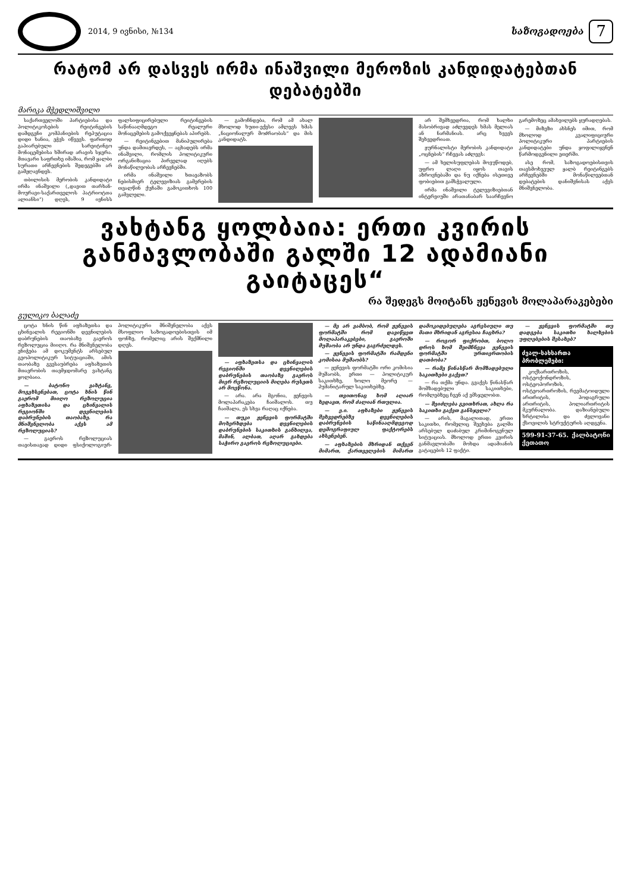2014, 9 ივნისი, №134
საზოგადოება
7
რატომ არ დასვეს ირმა ინაშვილი მეროზის კანდიდატებთან დებატებში
მარიკა მჭედლიშვილი
საქართველოში პარტიებისა და პოლიტიკოსების რეიტინგების დამდგენი კომპანიების რეპუტაცია დიდი ხანია, ეჭვს იწვევს. ფართოდ გაპიარებული სარეიტინგო მონაცემებისა ხშირად არავის სჯერა. მთავარი საფრთხე იმაშია, რომ ყალბი სურათი არჩევნების შედეგებში არ გამჟღავნდეს.
თბილისის მერობის კანდიდატი ირმა ინაშვილი („დავით თარხან-მოურავი-საქართველოს პატრიოტთა ალიანსი“) დღეს, 9 ივნისს ფალსიფიცირებული რეიტინგების საწინააღმდეგო რეალური მონაცემების გამოქვეყნებას აპირებს.
— რეიტინგებით მანიპულირება უნდა დამთავრდეს, — აცხადებს ირმა ინაშვილი, რომლის პოლიტიკური ორგანიზაცია პირველად იღებს მონაწილეობას არჩევნებში.
ირმა ინაშვილი ხთავაზობს ნებისმიერ ტელევიზიას გამერების თვალწინ ქუჩაში გამოკითხოს 100 გამვლელი.
— გამოჩნდება, რომ ამ ახალ მხოლოდ ხუთი-ექვსი ამლევს ხმას „ნაციონალურ მოძრაობას“ და მის კანდიდატს.
არ შემხვედრია, რომ ხალხი მასობრივად აძლევდეს ხმას მელიას ან ნარმანიას. არც ხვევს შეხვედრიათ.
ჟურნალისტი მერობის კანდიდატი „ოცნების“ რჩევას აძლევს:
— ამ ხელისუფლებას მოვუწოდებ, უფრო ლაღი იყოს თავის აზროვნებაში და ნუ იქნება ისეთივე ფობიებით გამსჭვალული.
ირმა ინაშვილი ტელევიზიებთან ინტერვიუში არათანაბარ საარჩევნო გარემოზეც ამახვილებს ყურადღებას.
— მიზეზი ახსნეს იმით, რომ მხოლოდ კვალიფიციური პოლიტიკური პარტიების კანდიდატები უნდა ყოფილიყვნენ წარმოდგენილი ეთერში.
ასე რომ, საზოგადოებისთვის თავსმოხვეულ ყალბ რეიტინგებს არჩევნებში მონაწილეებთან დებატების დანიშვნისას აქვს მნიშვნელობა.
ვახტანგ ყოლბაია: ერთი კვირის განმავლობაში გალში 12 ადამიანი გაიტაცეს“
რა შედეგს მოიტანს ჟენევის მოლაპარაკებები
გულიკო ბალაძე
ცოტა ხნის წინ აფხაზეთსა და ცხინვალის რეგიონში დევნილების დაბრუნების თაობაზე გაეროს რეზოლუცია მიიღო. რა მნიშვნელობა ენიჭება ამ დოკუმენტს არსებულ გეოპოლიტიკურ სიტუაციაში, ამის თაობაზე გვესაუბრება აფხაზეთის მთავრობის თავმჯდომარე ვახტანგ ყოლბაია.
— ბატონო ვახტანგ, მოგეხსენებათ, ცოტა ხნის წინ გაერომ მიიღო რეზოლუცია აფხაზეთისა და ცხინვალის რეგიონში დევნილების დაბრუნების თაობაზე. რა მნიშვნელობა აქვს ამ რეზოლუციას?
— გაეროს რეზოლუციას თავისთავად დიდი ფსიქოლოგიურ-პოლიტიკური მნიშვნელობა აქვს მსოფლიო საზოგადოებისთვის იმ ფონზე, რომელიც არის შექმნილი დღეს.
— აფხაზეთსა და ცხინვალის რეგიონში დევნილების დაბრუნების თაობაზე გაეროს მიერ რეზოლუციის მიღება რუსეთს არ მოეწონა.
— არა. არა მგონია, ჟენევის მოლაპარაკება ჩაიშალოს. თუ ჩაიშალა, ეს სხვა რაღაც იქნება.
— თუკი ჟენევის ფორმატში მოხერხდება დევნილების დაბრუნების საკითხის განხილვა, მაშინ, ალბათ, აღარ გახდება საჭირო გაეროს რეზოლუციები.
— მე არ ვამბობ, რომ ჟენევის ფორმატში რომ დავიწყეთ მოლაპარაკებები, გაეროში მუშაობა არ უნდა გაგრძელდეს.
— ჟენევის ფორმატში რამდენი კომისია მუშაობს?
— ჟენევის ფორმატში ორი კომისია მუშაობს, ერთი — პოლიტიკურ საკითხზე, ხოლო მეორე — ჰუმანიტარულ საკითხებზე.
— თვითონაც ხომ აღიარ ხედავთ, რომ ძალიან რთულია.
— ე.ი. აფხაზები ჟენევის შეხვედრებზე დევნილების დაბრუნების საწინააღმდეგოდ დემოგრაფიულ ფაქტორებს ახსენებენ.
— აფხაზების მხრიდან თქვენ მიმართ, ქართველების მიმართ დამოკიდებულება აგრესიული თუ მათი მხრიდან აგრესია ჩაცხრა?
— როგორ ფიქრობთ, ბოლო დროს ხომ შეიმჩნევა ჟენევის ფორმატში ურთიერთობის დათბობა?
— რამე წინასწარ მომზადებული საკითხები გაქვთ?
— რა თქმა უნდა. გვაქვს წინასწარ მომზადებული საკითხები, რომლებზეც ჩვენ აქ ვმსჯელობთ.
— შეიძლება გვითხრათ, ახლა რა საკითხი გაქვთ განსჯელი?
— არის, მაგალითად, ერთი საკითხი, რომელიც შეეხება გალში არსებულ დაძაბულ კრიმინოგენულ სიტუაციას. მხოლოდ ერთი კვირის განმავლობაში მოხდა ადამიანის გატაცების 12 ფაქტი.
— ჟენევის ფორმატში თუ დადგება საკითხი ხალხების უფლებების შესახებ?
ძვალ-სახსართა პრობლემები:
კოქსართროზის, ოსტეოქონდროზის, ოსტეოპოროზის, ოსტეოართროზის, რევმატოიდული ართრიტის, პოდაგრული ართრიტის, პოლიართრიტის მკურნალობა. დაზიანებული ხრტილისა და ძვლოვანი ქსოვილის სტრუქტურის აღდგენა.
599-91-37-65. ქალბატონი ქეთათო